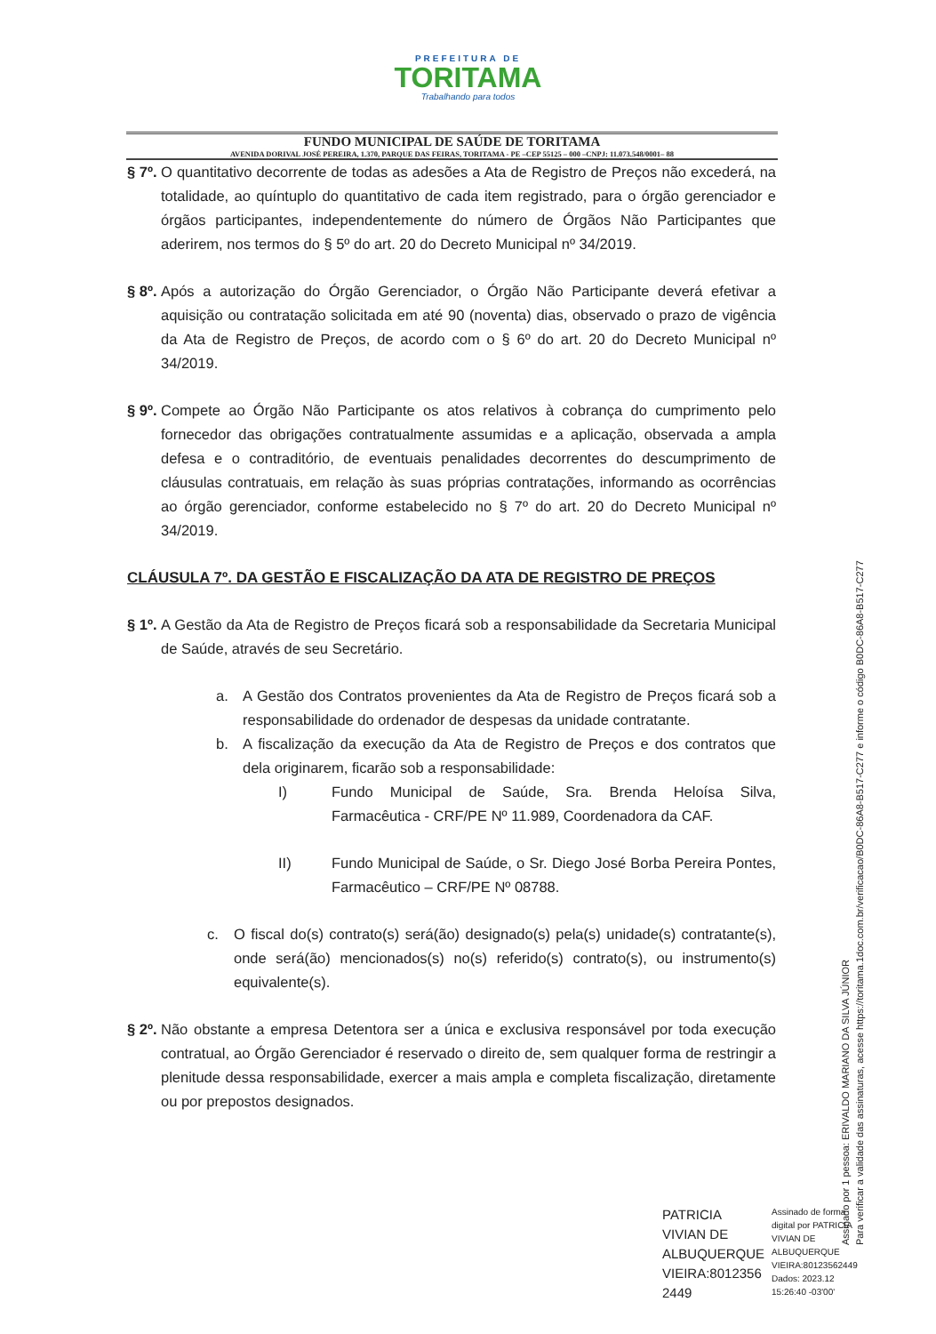PREFEITURA DE
TORITAMA
Trabalhando para todos
FUNDO MUNICIPAL DE SAÚDE DE TORITAMA
AVENIDA DORIVAL JOSÉ PEREIRA, 1.370, PARQUE DAS FEIRAS, TORITAMA - PE –CEP 55125 – 000 –CNPJ: 11.073.548/0001– 88
§ 7º.
O quantitativo decorrente de todas as adesões a Ata de Registro de Preços não excederá, na totalidade, ao quíntuplo do quantitativo de cada item registrado, para o órgão gerenciador e órgãos participantes, independentemente do número de Órgãos Não Participantes que aderirem, nos termos do § 5º do art. 20 do Decreto Municipal nº 34/2019.
§ 8º.
Após a autorização do Órgão Gerenciador, o Órgão Não Participante deverá efetivar a aquisição ou contratação solicitada em até 90 (noventa) dias, observado o prazo de vigência da Ata de Registro de Preços, de acordo com o § 6º do art. 20 do Decreto Municipal nº 34/2019.
§ 9º.
Compete ao Órgão Não Participante os atos relativos à cobrança do cumprimento pelo fornecedor das obrigações contratualmente assumidas e a aplicação, observada a ampla defesa e o contraditório, de eventuais penalidades decorrentes do descumprimento de cláusulas contratuais, em relação às suas próprias contratações, informando as ocorrências ao órgão gerenciador, conforme estabelecido no § 7º do art. 20 do Decreto Municipal nº 34/2019.
CLÁUSULA 7º. DA GESTÃO E FISCALIZAÇÃO DA ATA DE REGISTRO DE PREÇOS
§ 1º.
A Gestão da Ata de Registro de Preços ficará sob a responsabilidade da Secretaria Municipal de Saúde, através de seu Secretário.
a. A Gestão dos Contratos provenientes da Ata de Registro de Preços ficará sob a responsabilidade do ordenador de despesas da unidade contratante.
b. A fiscalização da execução da Ata de Registro de Preços e dos contratos que dela originarem, ficarão sob a responsabilidade:
I) Fundo Municipal de Saúde, Sra. Brenda Heloísa Silva, Farmacêutica - CRF/PE Nº 11.989, Coordenadora da CAF.
II) Fundo Municipal de Saúde, o Sr. Diego José Borba Pereira Pontes, Farmacêutico – CRF/PE Nº 08788.
c. O fiscal do(s) contrato(s) será(ão) designado(s) pela(s) unidade(s) contratante(s), onde será(ão) mencionados(s) no(s) referido(s) contrato(s), ou instrumento(s) equivalente(s).
§ 2º.
Não obstante a empresa Detentora ser a única e exclusiva responsável por toda execução contratual, ao Órgão Gerenciador é reservado o direito de, sem qualquer forma de restringir a plenitude dessa responsabilidade, exercer a mais ampla e completa fiscalização, diretamente ou por prepostos designados.
Assinado por 1 pessoa: ERIVALDO MARIANO DA SILVA JÚNIOR
Para verificar a validade das assinaturas, acesse https://toritama.1doc.com.br/verificacao/B0DC-86A8-B517-C277 e informe o código B0DC-86A8-B517-C277
PATRICIA
VIVIAN DE
ALBUQUERQUE
VIEIRA:8012356
2449
Assinado de forma
digital por PATRICIA
VIVIAN DE
ALBUQUERQUE
VIEIRA:80123562449
Dados: 2023.12
15:26:40 -03'00'